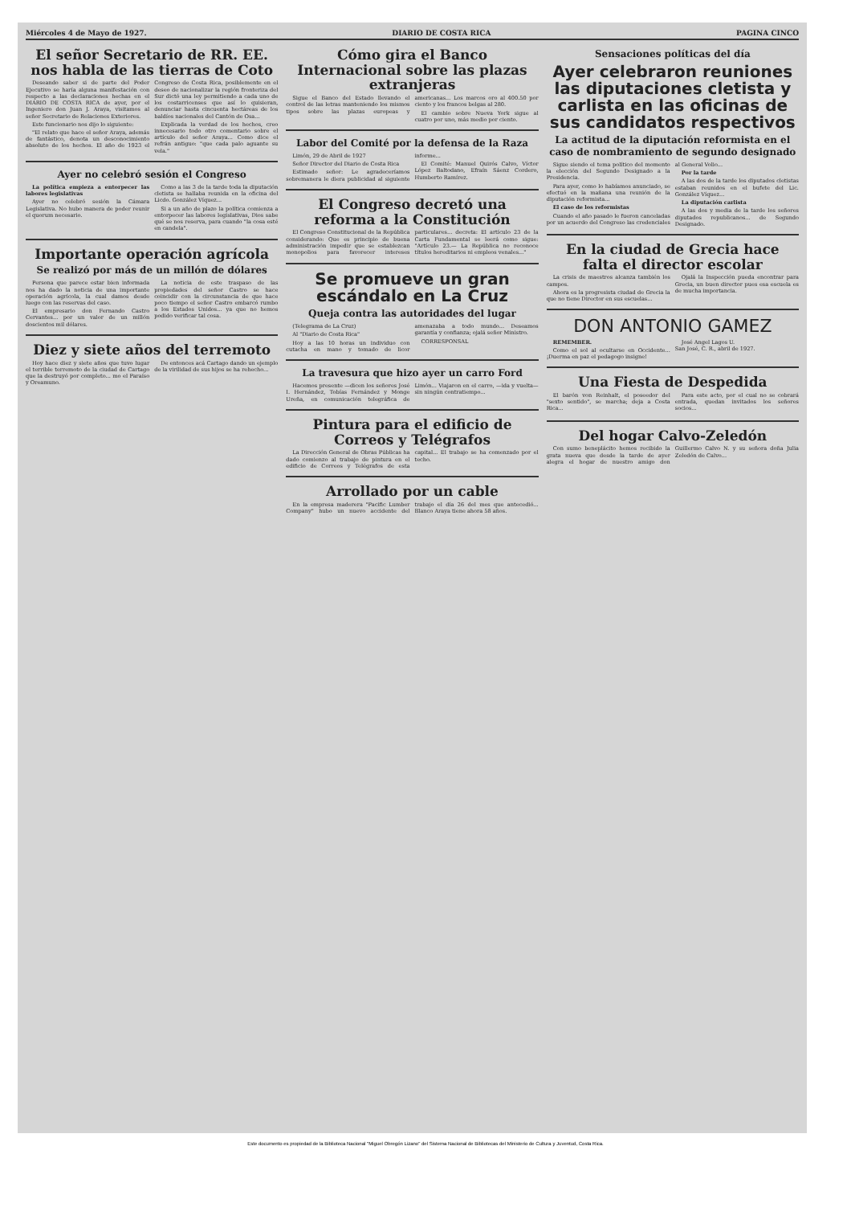Miércoles 4 de Mayo de 1927. DIARIO DE COSTA RICA PAGINA CINCO
El señor Secretario de RR. EE. nos habla de las tierras de Coto
Deseando saber si de parte del Poder Ejecutivo se haría alguna manifestación con respecto a las declaraciones hechas en el DIARIO DE COSTA RICA de ayer, por el Ingeniero don Juan J. Araya, visitamos al señor Secretario de Relaciones Exteriores.
Este funcionario nos dijo lo siguiente:
"El relato que hace el señor Araya, además de fantástico, denota un desconocimiento absoluto de los hechos. El año de 1923 el Congreso de Costa Rica, posiblemente en el deseo de nacionalizar la región fronteriza del Sur dictó una ley permitiendo a cada uno de los costarricenses que así lo quisieran, denunciar hasta cincuenta hectáreas de los baldíos nacionales del Cantón de Osa...
Explicada la verdad de los hechos, creo innecesario todo otro comentario sobre el artículo del señor Araya... Como dice el refrán antiguo: "que cada palo aguante su vela."
Ayer no celebró sesión el Congreso
La política empieza a entorpecer las labores legislativas
Ayer no celebró sesión la Cámara Legislativa. No hubo manera de poder reunir el quorum necesario.
Como a las 3 de la tarde toda la diputación cletista se hallaba reunida en la oficina del Licdo. González Víquez...
Si a un año de plazo la política comienza a entorpecer las labores legislativas, Dios sabe qué se nos reserva, para cuando "la cosa esté en candela".
Importante operación agrícola
Se realizó por más de un millón de dólares
Persona que parece estar bien informada nos ha dado la noticia de una importante operación agrícola, la cual damos desde luego con las reservas del caso.
El empresario don Fernando Castro Cervantes... por un valor de un millón doscientos mil dólares.
La noticia de este traspaso de las propiedades del señor Castro se hace coincidir con la circunstancia de que hace poco tiempo el señor Castro embarcó rumbo a los Estados Unidos... ya que no hemos podido verificar tal cosa.
Diez y siete años del terremoto
Hoy hace diez y siete años que tuvo lugar el terrible terremoto de la ciudad de Cartago que la destruyó por completo... mo el Paraíso y Oreamuno.
De entonces acá Cartago dando un ejemplo de la virilidad de sus hijos se ha rehecho...
Cómo gira el Banco Internacional sobre las plazas extranjeras
Sigue el Banco del Estado llevando el control de las letras manteniendo los mismos tipos sobre las plazas europeas y americanas... Los marcos oro al 400.50 por ciento y los francos belgas al 280.
El cambio sobre Nueva York sigue al cuatro por uno, más medio por ciento.
Labor del Comité por la defensa de la Raza
Limón, 29 de Abril de 1927
Señor Director del Diario de Costa Rica
Estimado señor: Le agradeceríamos sobremanera le diera publicidad al siguiente informe...
El Comité: Manuel Quirós Calvo, Víctor López Baltodano, Efraín Sáenz Cordero, Humberto Ramírez.
El Congreso decretó una reforma a la Constitución
El Congreso Constitucional de la República considerando: Que es principio de buena administración impedir que se establezcan monopolios para favorecer intereses particulares... decreta: El artículo 23 de la Carta Fundamental se leerá como sigue: "Artículo 23.— La República no reconoce títulos hereditarios ni empleos venales..."
Se promueve un gran escándalo en La Cruz
Queja contra las autoridades del lugar
(Telegrama de La Cruz)
Al "Diario de Costa Rica"
Hoy a las 10 horas un individuo con cutacha en mano y tomado de licor amenazaba a todo mundo... Deseamos garantía y confianza; ojalá señor Ministro.
CORRESPONSAL
La travesura que hizo ayer un carro Ford
Hacemos presente —dicen los señores José I. Hernández, Tobías Fernández y Monge Ureña, en comunicación telegráfica de Limón... Viajaron en el carro, —ida y vuelta— sin ningún contratiempo...
Pintura para el edificio de Correos y Telégrafos
La Dirección General de Obras Públicas ha dado comienzo al trabajo de pintura en el edificio de Correos y Telégrafos de esta capital... El trabajo se ha comenzado por el techo.
Arrollado por un cable
En la empresa maderera "Pacific Lumber Company" hubo un nuevo accidente del trabajo el día 26 del mes que antecedió... Blanco Araya tiene ahora 58 años.
Sensaciones políticas del día
Ayer celebraron reuniones las diputaciones cletista y carlista en las oficinas de sus candidatos respectivos
La actitud de la diputación reformista en el caso de nombramiento de segundo designado
Sigue siendo el tema político del momento la elección del Segundo Designado a la Presidencia.
Para ayer, como lo habíamos anunciado, se efectuó en la mañana una reunión de la diputación reformista...
El caso de los reformistas
Cuando el año pasado le fueron canceladas por un acuerdo del Congreso las credenciales al General Volio...
Por la tarde
A las dos de la tarde los diputados cletistas estaban reunidos en el bufete del Lic. González Víquez...
La diputación carlista
A las dos y media de la tarde los señores diputados republicanos... de Segundo Designado.
En la ciudad de Grecia hace falta el director escolar
La crisis de maestros alcanza también los campos.
Ahora es la progresista ciudad de Grecia la que no tiene Director en sus escuelas...
Ojalá la Inspección pueda encontrar para Grecia, un buen director pues esa escuela es de mucha importancia.
DON ANTONIO GAMEZ
REMEMBER.
Como el sol al ocultarse en Occidente... ¡Duerma en paz el pedagogo insigne!
José Angel Lagos U.
San José, C. R., abril de 1927.
Una Fiesta de Despedida
El barón von Reinhalt, el poseedor del "sexto sentido", se marcha; deja a Costa Rica...
Para este acto, por el cual no se cobrará entrada, quedan invitados los señores socios...
Del hogar Calvo-Zeledón
Con sumo beneplácito hemos recibido la grata nueva que desde la tarde de ayer alegra el hogar de nuestro amigo don Guillermo Calvo N. y su señora doña Julia Zeledón de Calvo...
Este documento es propiedad de la Biblioteca Nacional "Miguel Obregón Lizano" del Sistema Nacional de Bibliotecas del Ministerio de Cultura y Juventud, Costa Rica.